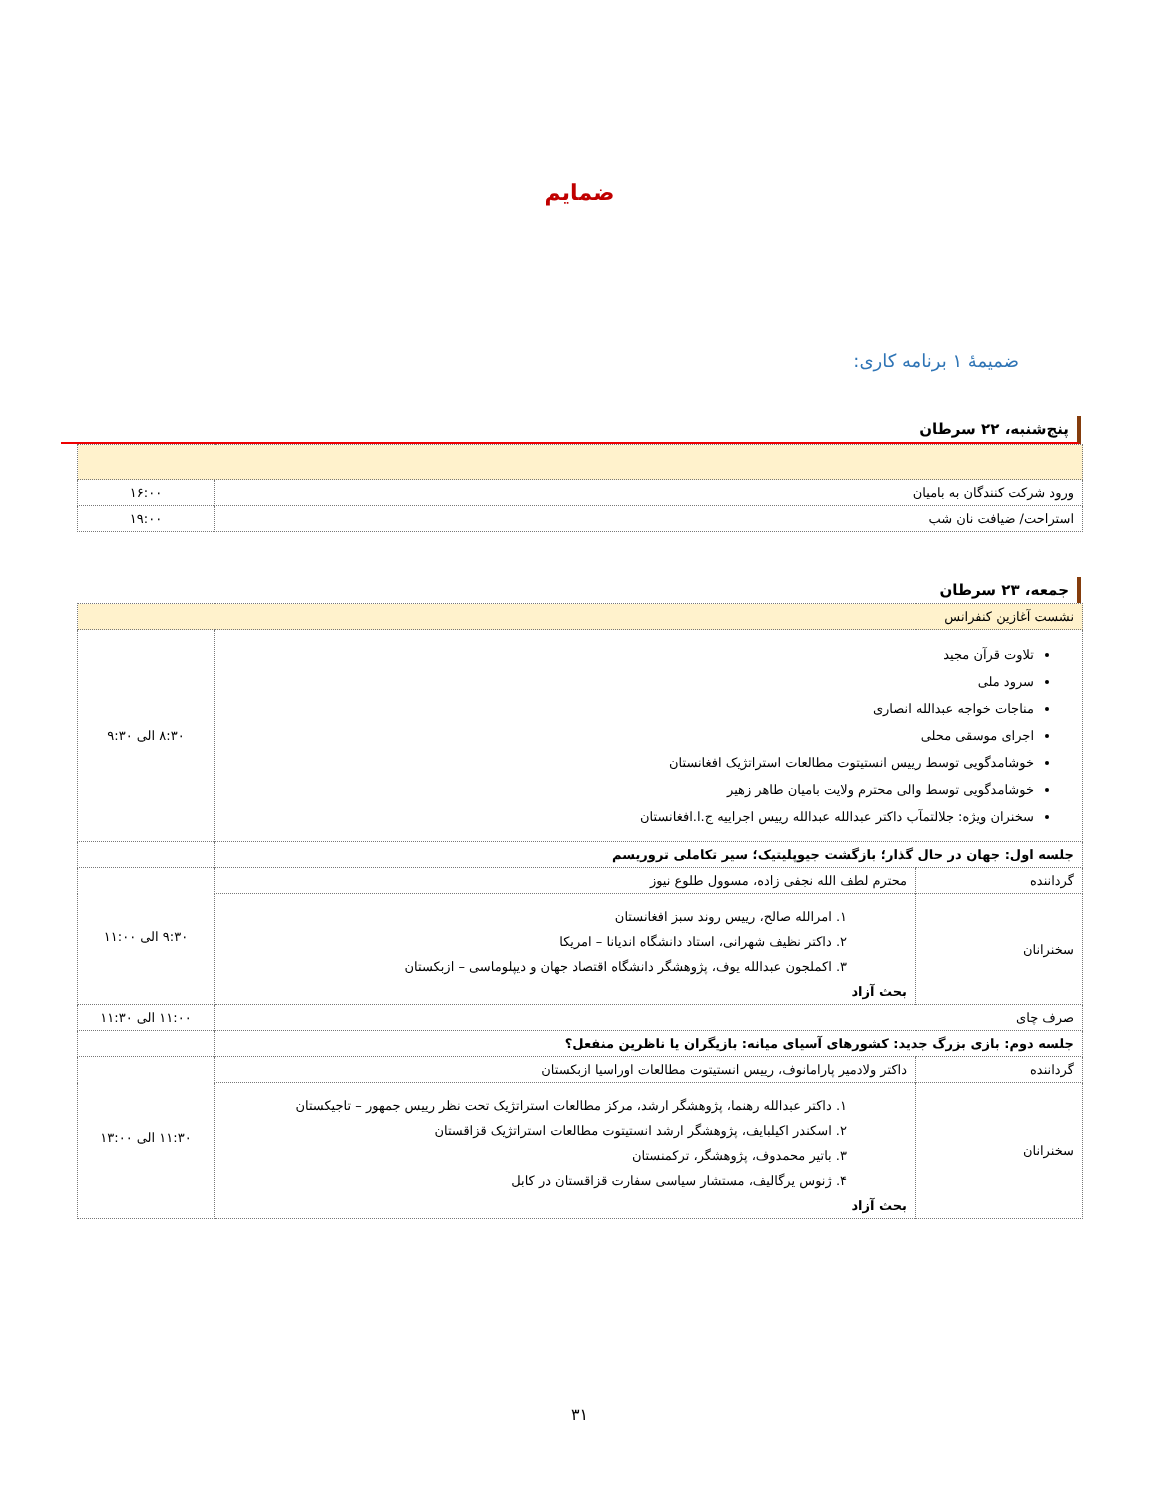ضمایم
ضمیمۀ ۱ برنامه کاری:
پنج‌شنبه، ۲۲ سرطان
| ورود شرکت کنندگان به بامیان | ۱۶:۰۰ |
| استراحت/ ضیافت نان شب | ۱۹:۰۰ |
جمعه، ۲۳ سرطان
| نشست آغازین کنفرانس | | |
| تلاوت قرآن مجید سرود ملی مناجات خواجه عبدالله انصاری اجرای موسقی محلی خوشامدگویی توسط رییس انستیتوت مطالعات استراتژیک افغانستان خوشامدگویی توسط والی محترم ولایت بامیان طاهر زهیر سخنران ویژه: جلالتمآب داکتر عبدالله عبدالله رییس اجراییه ج.ا.افغانستان | | ۸:۳۰ الی ۹:۳۰ |
| جلسه اول: جهان در حال گذار؛ بازگشت جیوپلیتیک؛ سیر تکاملی تروریسم | | |
| گرداننده | محترم لطف الله نجفی زاده، مسوول طلوع نیوز | ۹:۳۰ الی ۱۱:۰۰ |
| سخنرانان | ۱. امرالله صالح، رییس روند سبز افغانستان ۲. داکتر نظیف شهرانی، استاد دانشگاه اندیانا – امریکا ۳. اکملجون عبدالله یوف، پژوهشگر دانشگاه اقتصاد جهان و دیپلوماسی – ازبکستان بحث آزاد | |
| صرف چای | | ۱۱:۰۰ الی ۱۱:۳۰ |
| جلسه دوم: بازی بزرگ جدید: کشورهای آسیای میانه: بازیگران یا ناظرین منفعل؟ | | |
| گرداننده | داکتر ولادمیر پارامانوف، رییس انستیتوت مطالعات اوراسیا ازبکستان | ۱۱:۳۰ الی ۱۳:۰۰ |
| سخنرانان | ۱. داکتر عبدالله رهنما، پژوهشگر ارشد، مرکز مطالعات استراتژیک تحت نظر رییس جمهور – تاجیکستان ۲. اسکندر اکیلبایف، پژوهشگر ارشد انستیتوت مطالعات استراتژیک قزاقستان ۳. باتیر محمدوف، پژوهشگر، ترکمنستان ۴. ژنوس یرگالیف، مستشار سیاسی سفارت قزاقستان در کابل بحث آزاد | |
۳۱